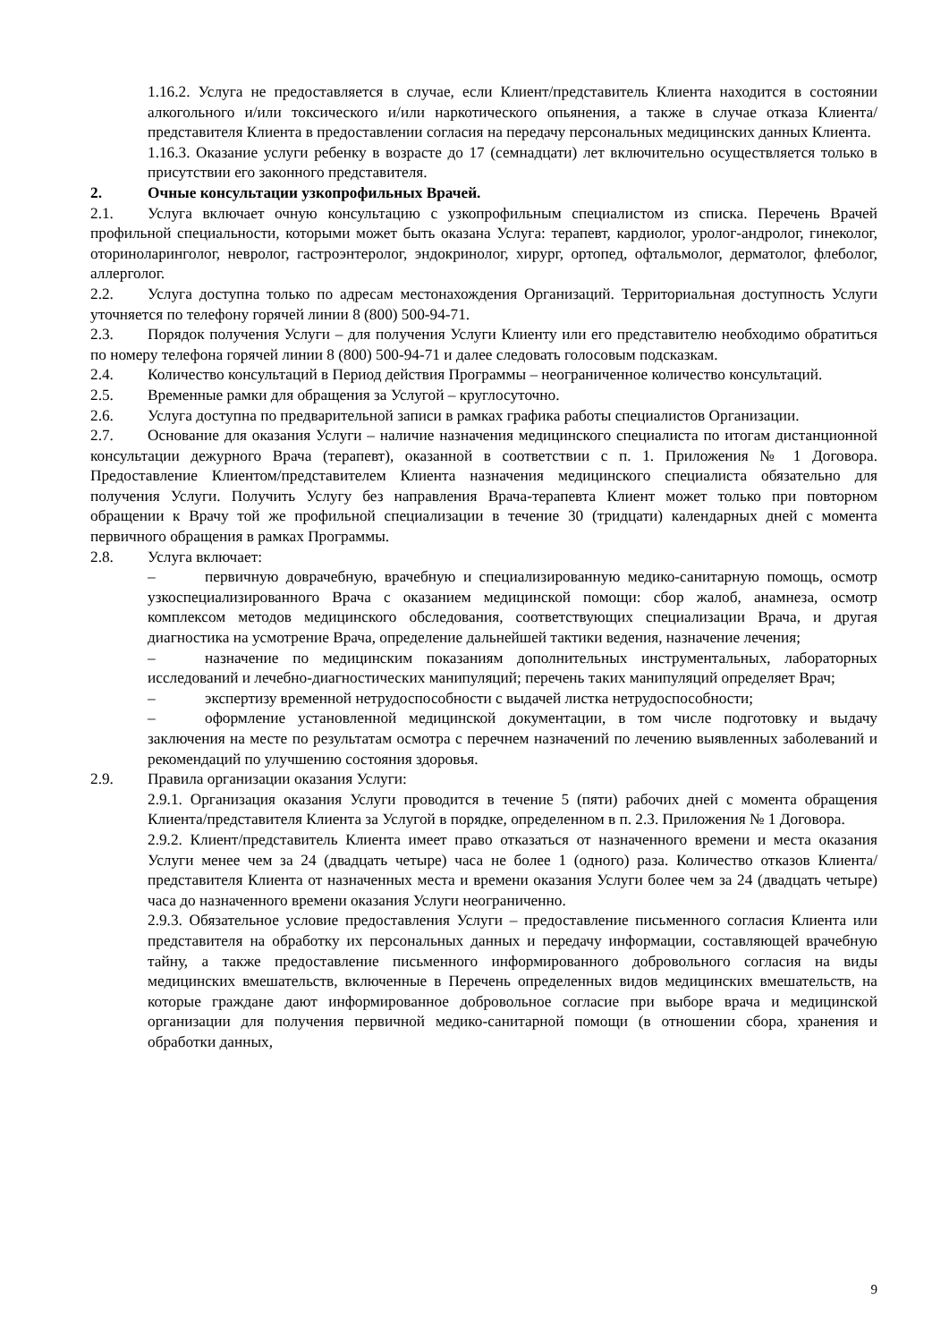1.16.2. Услуга не предоставляется в случае, если Клиент/представитель Клиента находится в состоянии алкогольного и/или токсического и/или наркотического опьянения, а также в случае отказа Клиента/представителя Клиента в предоставлении согласия на передачу персональных медицинских данных Клиента.
1.16.3. Оказание услуги ребенку в возрасте до 17 (семнадцати) лет включительно осуществляется только в присутствии его законного представителя.
2. Очные консультации узкопрофильных Врачей.
2.1. Услуга включает очную консультацию с узкопрофильным специалистом из списка. Перечень Врачей профильной специальности, которыми может быть оказана Услуга: терапевт, кардиолог, уролог-андролог, гинеколог, оториноларинголог, невролог, гастроэнтеролог, эндокринолог, хирург, ортопед, офтальмолог, дерматолог, флеболог, аллерголог.
2.2. Услуга доступна только по адресам местонахождения Организаций. Территориальная доступность Услуги уточняется по телефону горячей линии 8 (800) 500-94-71.
2.3. Порядок получения Услуги – для получения Услуги Клиенту или его представителю необходимо обратиться по номеру телефона горячей линии 8 (800) 500-94-71 и далее следовать голосовым подсказкам.
2.4. Количество консультаций в Период действия Программы – неограниченное количество консультаций.
2.5. Временные рамки для обращения за Услугой – круглосуточно.
2.6. Услуга доступна по предварительной записи в рамках графика работы специалистов Организации.
2.7. Основание для оказания Услуги – наличие назначения медицинского специалиста по итогам дистанционной консультации дежурного Врача (терапевт), оказанной в соответствии с п. 1. Приложения № 1 Договора. Предоставление Клиентом/представителем Клиента назначения медицинского специалиста обязательно для получения Услуги. Получить Услугу без направления Врача-терапевта Клиент может только при повторном обращении к Врачу той же профильной специализации в течение 30 (тридцати) календарных дней с момента первичного обращения в рамках Программы.
2.8. Услуга включает:
– первичную доврачебную, врачебную и специализированную медико-санитарную помощь, осмотр узкоспециализированного Врача с оказанием медицинской помощи: сбор жалоб, анамнеза, осмотр комплексом методов медицинского обследования, соответствующих специализации Врача, и другая диагностика на усмотрение Врача, определение дальнейшей тактики ведения, назначение лечения;
– назначение по медицинским показаниям дополнительных инструментальных, лабораторных исследований и лечебно-диагностических манипуляций; перечень таких манипуляций определяет Врач;
– экспертизу временной нетрудоспособности с выдачей листка нетрудоспособности;
– оформление установленной медицинской документации, в том числе подготовку и выдачу заключения на месте по результатам осмотра с перечнем назначений по лечению выявленных заболеваний и рекомендаций по улучшению состояния здоровья.
2.9. Правила организации оказания Услуги:
2.9.1. Организация оказания Услуги проводится в течение 5 (пяти) рабочих дней с момента обращения Клиента/представителя Клиента за Услугой в порядке, определенном в п. 2.3. Приложения № 1 Договора.
2.9.2. Клиент/представитель Клиента имеет право отказаться от назначенного времени и места оказания Услуги менее чем за 24 (двадцать четыре) часа не более 1 (одного) раза. Количество отказов Клиента/представителя Клиента от назначенных места и времени оказания Услуги более чем за 24 (двадцать четыре) часа до назначенного времени оказания Услуги неограниченно.
2.9.3. Обязательное условие предоставления Услуги – предоставление письменного согласия Клиента или представителя на обработку их персональных данных и передачу информации, составляющей врачебную тайну, а также предоставление письменного информированного добровольного согласия на виды медицинских вмешательств, включенные в Перечень определенных видов медицинских вмешательств, на которые граждане дают информированное добровольное согласие при выборе врача и медицинской организации для получения первичной медико-санитарной помощи (в отношении сбора, хранения и обработки данных,
9